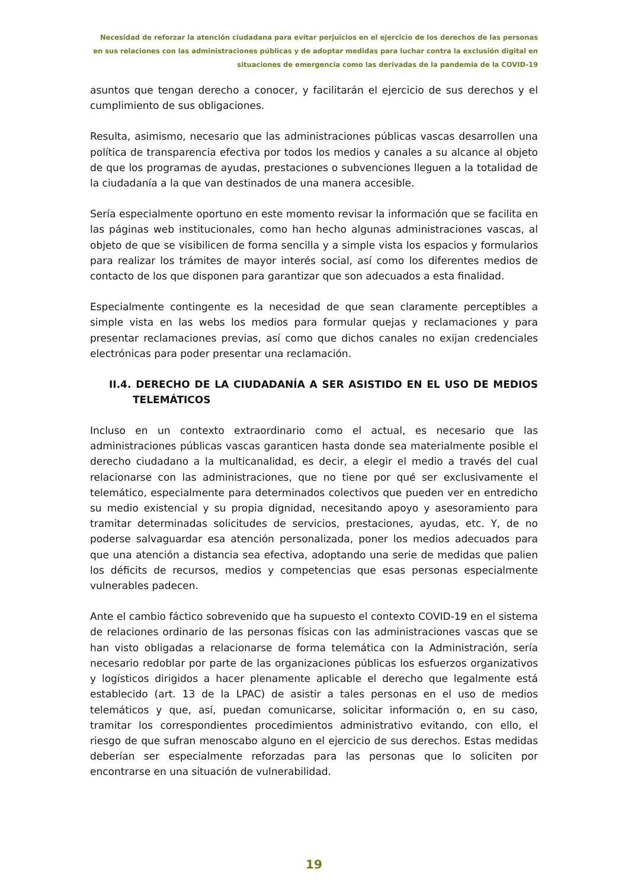Necesidad de reforzar la atención ciudadana para evitar perjuicios en el ejercicio de los derechos de las personas en sus relaciones con las administraciones públicas y de adoptar medidas para luchar contra la exclusión digital en situaciones de emergencia como las derivadas de la pandemia de la COVID-19
asuntos que tengan derecho a conocer, y facilitarán el ejercicio de sus derechos y el cumplimiento de sus obligaciones.
Resulta, asimismo, necesario que las administraciones públicas vascas desarrollen una política de transparencia efectiva por todos los medios y canales a su alcance al objeto de que los programas de ayudas, prestaciones o subvenciones lleguen a la totalidad de la ciudadanía a la que van destinados de una manera accesible.
Sería especialmente oportuno en este momento revisar la información que se facilita en las páginas web institucionales, como han hecho algunas administraciones vascas, al objeto de que se visibilicen de forma sencilla y a simple vista los espacios y formularios para realizar los trámites de mayor interés social, así como los diferentes medios de contacto de los que disponen para garantizar que son adecuados a esta finalidad.
Especialmente contingente es la necesidad de que sean claramente perceptibles a simple vista en las webs los medios para formular quejas y reclamaciones y para presentar reclamaciones previas, así como que dichos canales no exijan credenciales electrónicas para poder presentar una reclamación.
II.4. DERECHO DE LA CIUDADANÍA A SER ASISTIDO EN EL USO DE MEDIOS TELEMÁTICOS
Incluso en un contexto extraordinario como el actual, es necesario que las administraciones públicas vascas garanticen hasta donde sea materialmente posible el derecho ciudadano a la multicanalidad, es decir, a elegir el medio a través del cual relacionarse con las administraciones, que no tiene por qué ser exclusivamente el telemático, especialmente para determinados colectivos que pueden ver en entredicho su medio existencial y su propia dignidad, necesitando apoyo y asesoramiento para tramitar determinadas solicitudes de servicios, prestaciones, ayudas, etc. Y, de no poderse salvaguardar esa atención personalizada, poner los medios adecuados para que una atención a distancia sea efectiva, adoptando una serie de medidas que palien los déficits de recursos, medios y competencias que esas personas especialmente vulnerables padecen.
Ante el cambio fáctico sobrevenido que ha supuesto el contexto COVID-19 en el sistema de relaciones ordinario de las personas físicas con las administraciones vascas que se han visto obligadas a relacionarse de forma telemática con la Administración, sería necesario redoblar por parte de las organizaciones públicas los esfuerzos organizativos y logísticos dirigidos a hacer plenamente aplicable el derecho que legalmente está establecido (art. 13 de la LPAC) de asistir a tales personas en el uso de medios telemáticos y que, así, puedan comunicarse, solicitar información o, en su caso, tramitar los correspondientes procedimientos administrativo evitando, con ello, el riesgo de que sufran menoscabo alguno en el ejercicio de sus derechos. Estas medidas deberían ser especialmente reforzadas para las personas que lo soliciten por encontrarse en una situación de vulnerabilidad.
19